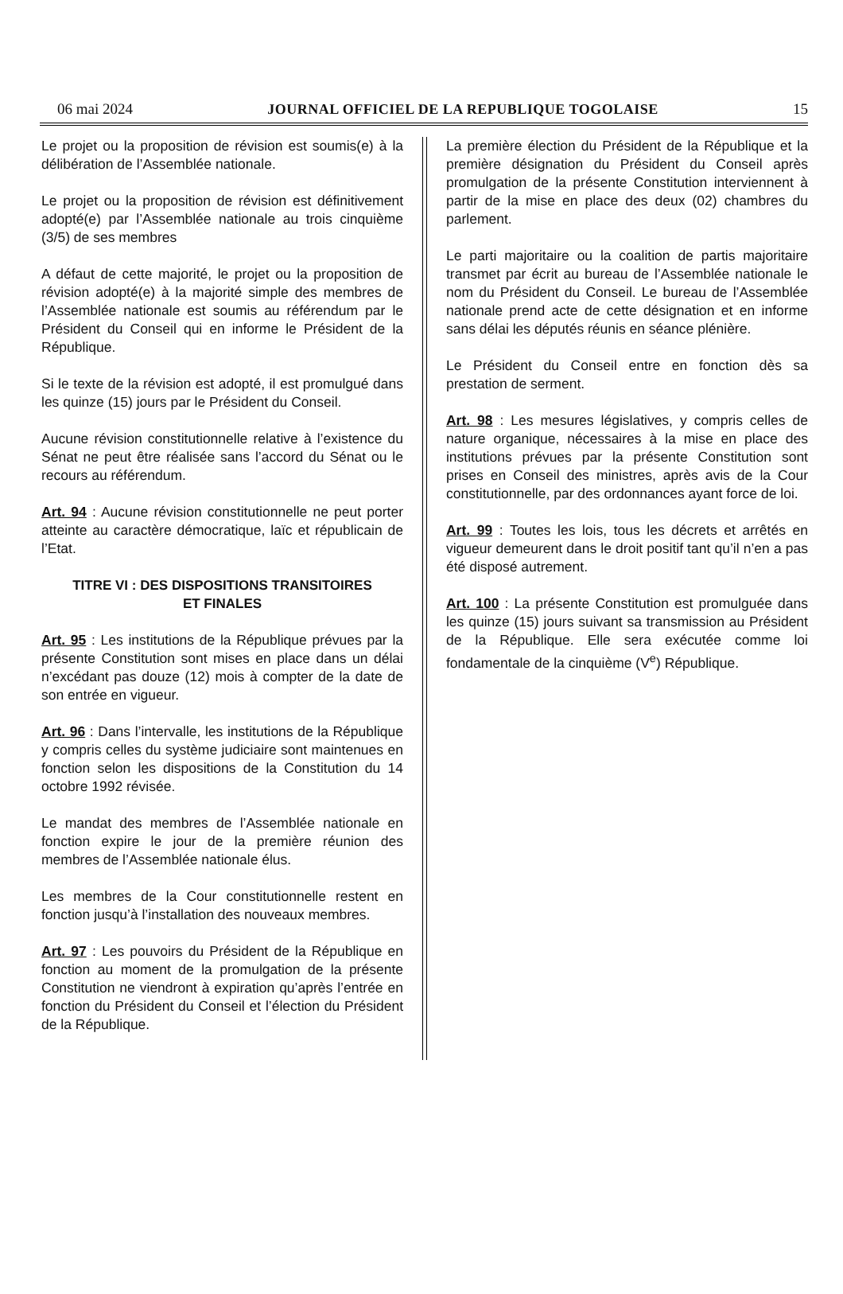06 mai 2024 JOURNAL OFFICIEL DE LA REPUBLIQUE TOGOLAISE 15
Le projet ou la proposition de révision est soumis(e) à la délibération de l’Assemblée nationale.
Le projet ou la proposition de révision est définitivement adopté(e) par l’Assemblée nationale au trois cinquième (3/5) de ses membres
A défaut de cette majorité, le projet ou la proposition de révision adopté(e) à la majorité simple des membres de l’Assemblée nationale est soumis au référendum par le Président du Conseil qui en informe le Président de la République.
Si le texte de la révision est adopté, il est promulgué dans les quinze (15) jours par le Président du Conseil.
Aucune révision constitutionnelle relative à l’existence du Sénat ne peut être réalisée sans l’accord du Sénat ou le recours au référendum.
Art. 94 : Aucune révision constitutionnelle ne peut porter atteinte au caractère démocratique, laïc et républicain de l’Etat.
TITRE VI : DES DISPOSITIONS TRANSITOIRES
ET FINALES
Art. 95 : Les institutions de la République prévues par la présente Constitution sont mises en place dans un délai n’excédant pas douze (12) mois à compter de la date de son entrée en vigueur.
Art. 96 : Dans l’intervalle, les institutions de la République y compris celles du système judiciaire sont maintenues en fonction selon les dispositions de la Constitution du 14 octobre 1992 révisée.
Le mandat des membres de l’Assemblée nationale en fonction expire le jour de la première réunion des membres de l’Assemblée nationale élus.
Les membres de la Cour constitutionnelle restent en fonction jusqu’à l’installation des nouveaux membres.
Art. 97 : Les pouvoirs du Président de la République en fonction au moment de la promulgation de la présente Constitution ne viendront à expiration qu’après l’entrée en fonction du Président du Conseil et l’élection du Président de la République.
La première élection du Président de la République et la première désignation du Président du Conseil après promulgation de la présente Constitution interviennent à partir de la mise en place des deux (02) chambres du parlement.
Le parti majoritaire ou la coalition de partis majoritaire transmet par écrit au bureau de l’Assemblée nationale le nom du Président du Conseil. Le bureau de l’Assemblée nationale prend acte de cette désignation et en informe sans délai les députés réunis en séance plénière.
Le Président du Conseil entre en fonction dès sa prestation de serment.
Art. 98 : Les mesures législatives, y compris celles de nature organique, nécessaires à la mise en place des institutions prévues par la présente Constitution sont prises en Conseil des ministres, après avis de la Cour constitutionnelle, par des ordonnances ayant force de loi.
Art. 99 : Toutes les lois, tous les décrets et arrêtés en vigueur demeurent dans le droit positif tant qu’il n’en a pas été disposé autrement.
Art. 100 : La présente Constitution est promulguée dans les quinze (15) jours suivant sa transmission au Président de la République. Elle sera exécutée comme loi fondamentale de la cinquième (V<sup>e</sup>) République.